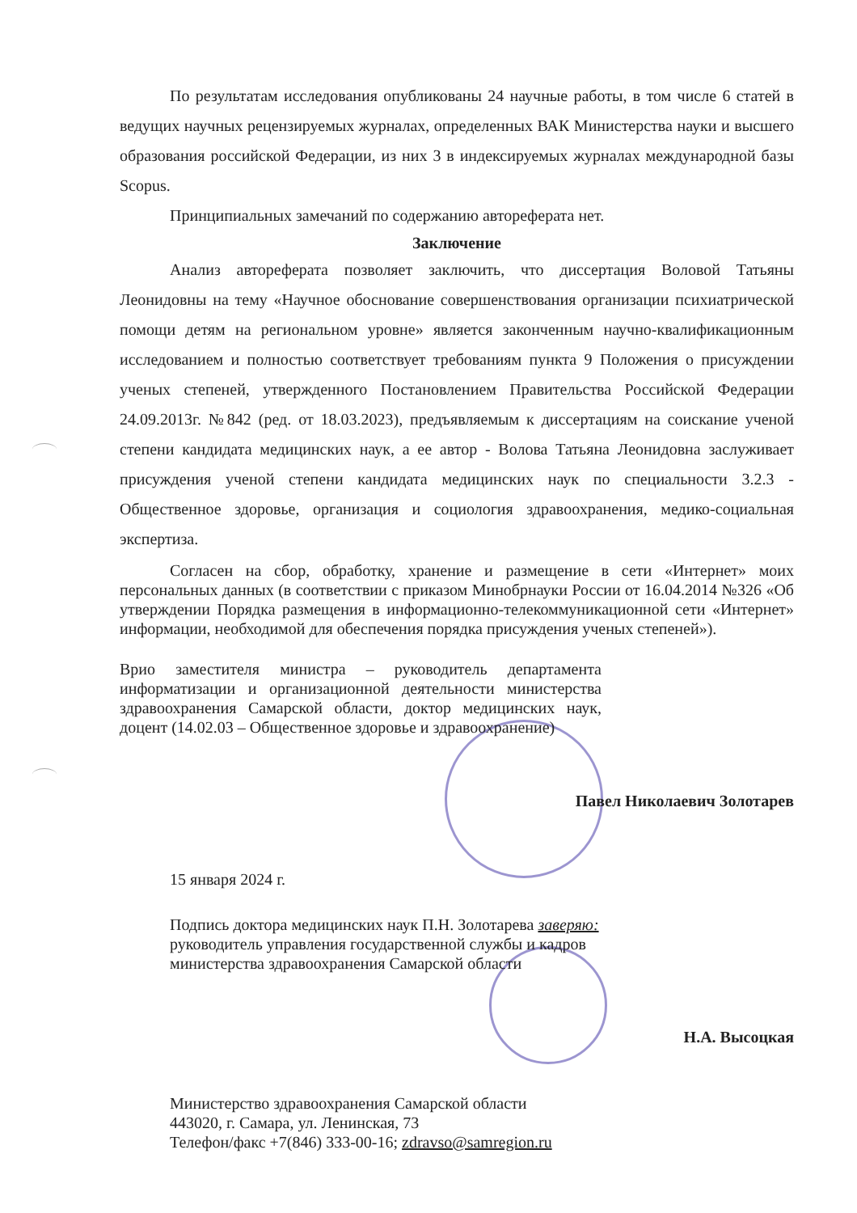По результатам исследования опубликованы 24 научные работы, в том числе 6 статей в ведущих научных рецензируемых журналах, определенных ВАК Министерства науки и высшего образования российской Федерации, из них 3 в индексируемых журналах международной базы Scopus.
Принципиальных замечаний по содержанию автореферата нет.
Заключение
Анализ автореферата позволяет заключить, что диссертация Воловой Татьяны Леонидовны на тему «Научное обоснование совершенствования организации психиатрической помощи детям на региональном уровне» является законченным научно-квалификационным исследованием и полностью соответствует требованиям пункта 9 Положения о присуждении ученых степеней, утвержденного Постановлением Правительства Российской Федерации 24.09.2013г. №842 (ред. от 18.03.2023), предъявляемым к диссертациям на соискание ученой степени кандидата медицинских наук, а ее автор - Волова Татьяна Леонидовна заслуживает присуждения ученой степени кандидата медицинских наук по специальности 3.2.3 - Общественное здоровье, организация и социология здравоохранения, медико-социальная экспертиза.
Согласен на сбор, обработку, хранение и размещение в сети «Интернет» моих персональных данных (в соответствии с приказом Минобрнауки России от 16.04.2014 №326 «Об утверждении Порядка размещения в информационно-телекоммуникационной сети «Интернет» информации, необходимой для обеспечения порядка присуждения ученых степеней»).
Врио заместителя министра – руководитель департамента информатизации и организационной деятельности министерства здравоохранения Самарской области, доктор медицинских наук, доцент (14.02.03 – Общественное здоровье и здравоохранение)
Павел Николаевич Золотарев
15 января 2024 г.
Подпись доктора медицинских наук П.Н. Золотарева заверяю:
руководитель управления государственной службы и кадров
министерства здравоохранения Самарской области
Н.А. Высоцкая
Министерство здравоохранения Самарской области
443020, г. Самара, ул. Ленинская, 73
Телефон/факс +7(846) 333-00-16; zdravso@samregion.ru